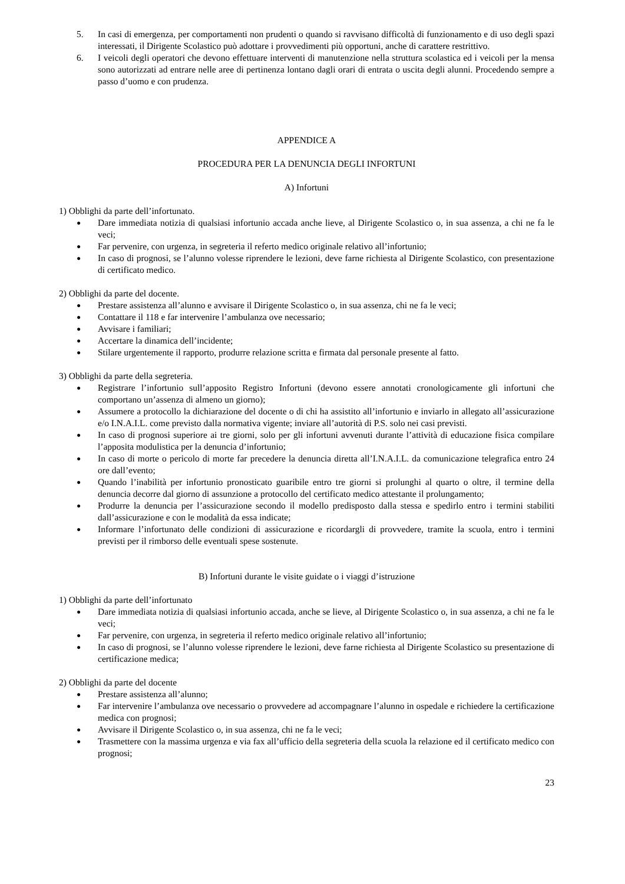5. In casi di emergenza, per comportamenti non prudenti o quando si ravvisano difficoltà di funzionamento e di uso degli spazi interessati, il Dirigente Scolastico può adottare i provvedimenti più opportuni, anche di carattere restrittivo.
6. I veicoli degli operatori che devono effettuare interventi di manutenzione nella struttura scolastica ed i veicoli per la mensa sono autorizzati ad entrare nelle aree di pertinenza lontano dagli orari di entrata o uscita degli alunni. Procedendo sempre a passo d’uomo e con prudenza.
APPENDICE A
PROCEDURA PER LA DENUNCIA DEGLI INFORTUNI
A) Infortuni
1) Obblighi da parte dell’infortunato.
● Dare immediata notizia di qualsiasi infortunio accada anche lieve, al Dirigente Scolastico o, in sua assenza, a chi ne fa le veci;
● Far pervenire, con urgenza, in segreteria il referto medico originale relativo all’infortunio;
● In caso di prognosi, se l’alunno volesse riprendere le lezioni, deve farne richiesta al Dirigente Scolastico, con presentazione di certificato medico.
2) Obblighi da parte del docente.
● Prestare assistenza all’alunno e avvisare il Dirigente Scolastico o, in sua assenza, chi ne fa le veci;
● Contattare il 118 e far intervenire l’ambulanza ove necessario;
● Avvisare i familiari;
● Accertare la dinamica dell’incidente;
● Stilare urgentemente il rapporto, produrre relazione scritta e firmata dal personale presente al fatto.
3) Obblighi da parte della segreteria.
● Registrare l’infortunio sull’apposito Registro Infortuni (devono essere annotati cronologicamente gli infortuni che comportano un’assenza di almeno un giorno);
● Assumere a protocollo la dichiarazione del docente o di chi ha assistito all’infortunio e inviarlo in allegato all’assicurazione e/o I.N.A.I.L. come previsto dalla normativa vigente; inviare all’autorità di P.S. solo nei casi previsti.
● In caso di prognosi superiore ai tre giorni, solo per gli infortuni avvenuti durante l’attività di educazione fisica compilare l’apposita modulistica per la denuncia d’infortunio;
● In caso di morte o pericolo di morte far precedere la denuncia diretta all’I.N.A.I.L. da comunicazione telegrafica entro 24 ore dall’evento;
● Quando l’inabilità per infortunio pronosticato guaribile entro tre giorni si prolunghi al quarto o oltre, il termine della denuncia decorre dal giorno di assunzione a protocollo del certificato medico attestante il prolungamento;
● Produrre la denuncia per l’assicurazione secondo il modello predisposto dalla stessa e spedirlo entro i termini stabiliti dall’assicurazione e con le modalità da essa indicate;
● Informare l’infortunato delle condizioni di assicurazione e ricordargli di provvedere, tramite la scuola, entro i termini previsti per il rimborso delle eventuali spese sostenute.
B) Infortuni durante le visite guidate o i viaggi d’istruzione
1) Obblighi da parte dell’infortunato
● Dare immediata notizia di qualsiasi infortunio accada, anche se lieve, al Dirigente Scolastico o, in sua assenza, a chi ne fa le veci;
● Far pervenire, con urgenza, in segreteria il referto medico originale relativo all’infortunio;
● In caso di prognosi, se l’alunno volesse riprendere le lezioni, deve farne richiesta al Dirigente Scolastico su presentazione di certificazione medica;
2) Obblighi da parte del docente
● Prestare assistenza all’alunno;
● Far intervenire l’ambulanza ove necessario o provvedere ad accompagnare l’alunno in ospedale e richiedere la certificazione medica con prognosi;
● Avvisare il Dirigente Scolastico o, in sua assenza, chi ne fa le veci;
● Trasmettere con la massima urgenza e via fax all’ufficio della segreteria della scuola la relazione ed il certificato medico con prognosi;
23